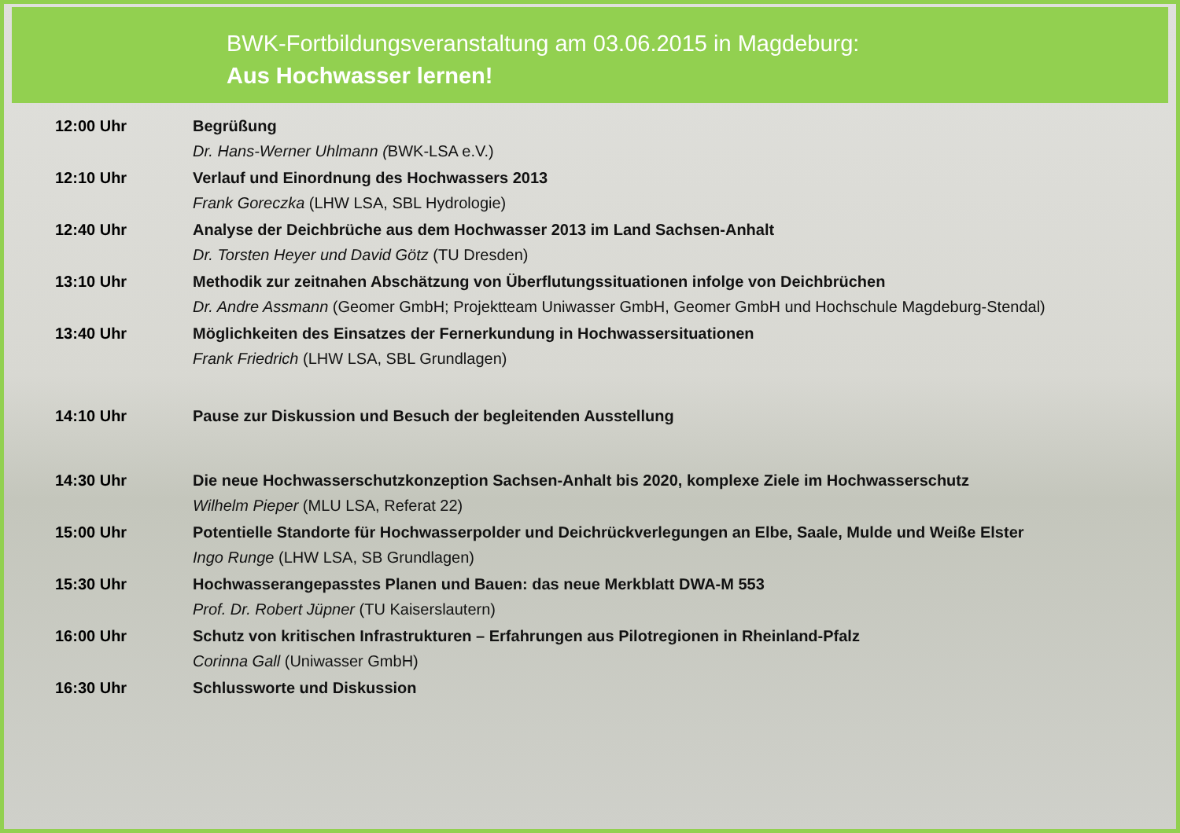BWK-Fortbildungsveranstaltung am 03.06.2015 in Magdeburg:
Aus Hochwasser lernen!
12:00 Uhr Begrüßung
Dr. Hans-Werner Uhlmann (BWK-LSA e.V.)
12:10 Uhr Verlauf und Einordnung des Hochwassers 2013
Frank Goreczka (LHW LSA, SBL Hydrologie)
12:40 Uhr Analyse der Deichbrüche aus dem Hochwasser 2013 im Land Sachsen-Anhalt
Dr. Torsten Heyer und David Götz (TU Dresden)
13:10 Uhr Methodik zur zeitnahen Abschätzung von Überflutungssituationen infolge von Deichbrüchen
Dr. Andre Assmann (Geomer GmbH; Projektteam Uniwasser GmbH, Geomer GmbH und Hochschule Magdeburg-Stendal)
13:40 Uhr Möglichkeiten des Einsatzes der Fernerkundung in Hochwassersituationen
Frank Friedrich (LHW LSA, SBL Grundlagen)
14:10 Uhr Pause zur Diskussion und Besuch der begleitenden Ausstellung
14:30 Uhr Die neue Hochwasserschutzkonzeption Sachsen-Anhalt bis 2020, komplexe Ziele im Hochwasserschutz
Wilhelm Pieper (MLU LSA, Referat 22)
15:00 Uhr Potentielle Standorte für Hochwasserpolder und Deichrückverlegungen an Elbe, Saale, Mulde und Weiße Elster
Ingo Runge (LHW LSA, SB Grundlagen)
15:30 Uhr Hochwasserangepasstes Planen und Bauen: das neue Merkblatt DWA-M 553
Prof. Dr. Robert Jüpner (TU Kaiserslautern)
16:00 Uhr Schutz von kritischen Infrastrukturen – Erfahrungen aus Pilotregionen in Rheinland-Pfalz
Corinna Gall (Uniwasser GmbH)
16:30 Uhr Schlussworte und Diskussion